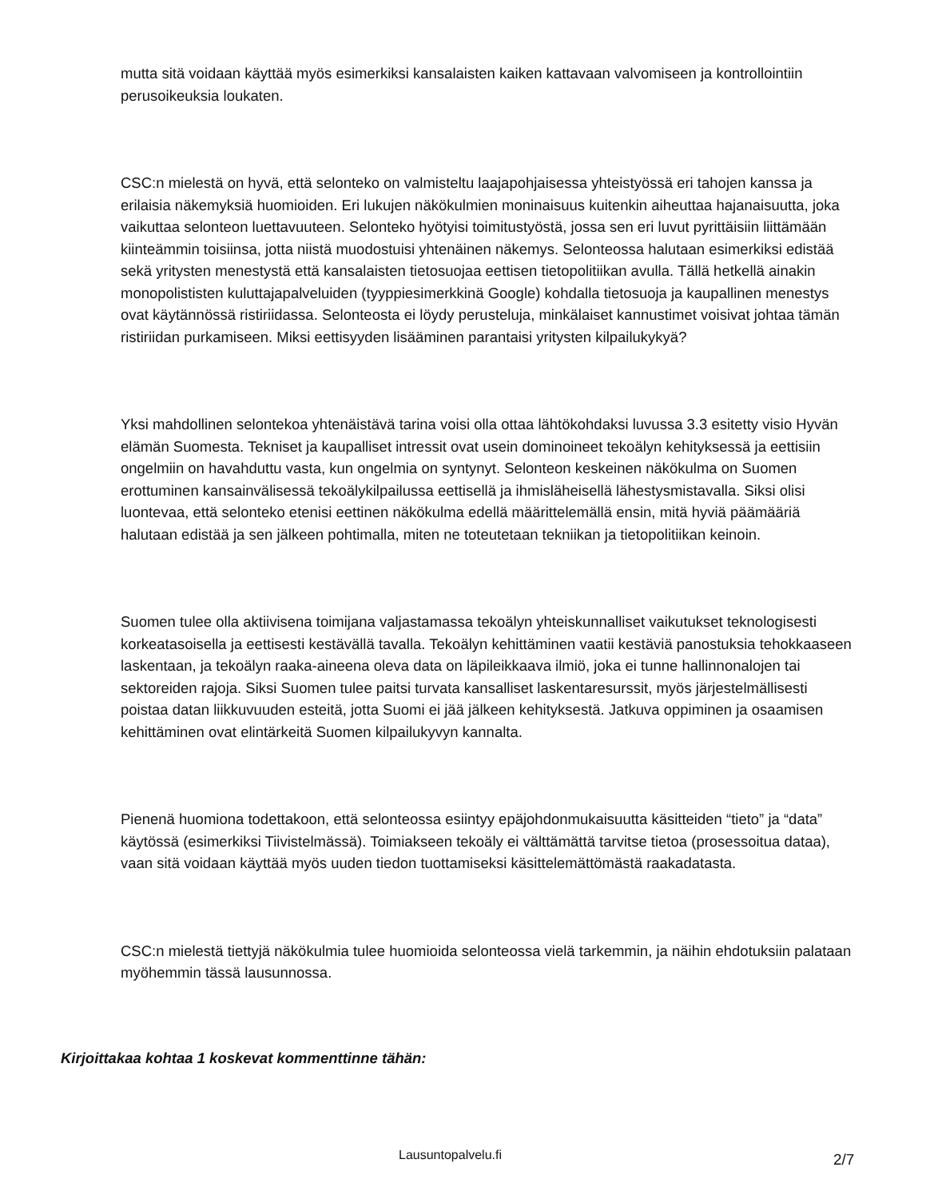mutta sitä voidaan käyttää myös esimerkiksi kansalaisten kaiken kattavaan valvomiseen ja kontrollointiin perusoikeuksia loukaten.
CSC:n mielestä on hyvä, että selonteko on valmisteltu laajapohjaisessa yhteistyössä eri tahojen kanssa ja erilaisia näkemyksiä huomioiden. Eri lukujen näkökulmien moninaisuus kuitenkin aiheuttaa hajanaisuutta, joka vaikuttaa selonteon luettavuuteen. Selonteko hyötyisi toimitustyöstä, jossa sen eri luvut pyrittäisiin liittämään kiinteämmin toisiinsa, jotta niistä muodostuisi yhtenäinen näkemys. Selonteossa halutaan esimerkiksi edistää sekä yritysten menestystä että kansalaisten tietosuojaa eettisen tietopolitiikan avulla. Tällä hetkellä ainakin monopolististen kuluttajapalveluiden (tyyppiesimerkkinä Google) kohdalla tietosuoja ja kaupallinen menestys ovat käytännössä ristiriidassa. Selonteosta ei löydy perusteluja, minkälaiset kannustimet voisivat johtaa tämän ristiriidan purkamiseen. Miksi eettisyyden lisääminen parantaisi yritysten kilpailukykyä?
Yksi mahdollinen selontekoa yhtenäistävä tarina voisi olla ottaa lähtökohdaksi luvussa 3.3 esitetty visio Hyvän elämän Suomesta. Tekniset ja kaupalliset intressit ovat usein dominoineet tekoälyn kehityksessä ja eettisiin ongelmiin on havahduttu vasta, kun ongelmia on syntynyt. Selonteon keskeinen näkökulma on Suomen erottuminen kansainvälisessä tekoälykilpailussa eettisellä ja ihmisläheisellä lähestysmistavalla. Siksi olisi luontevaa, että selonteko etenisi eettinen näkökulma edellä määrittelemällä ensin, mitä hyviä päämääriä halutaan edistää ja sen jälkeen pohtimalla, miten ne toteutetaan tekniikan ja tietopolitiikan keinoin.
Suomen tulee olla aktiivisena toimijana valjastamassa tekoälyn yhteiskunnalliset vaikutukset teknologisesti korkeatasoisella ja eettisesti kestävällä tavalla. Tekoälyn kehittäminen vaatii kestäviä panostuksia tehokkaaseen laskentaan, ja tekoälyn raaka-aineena oleva data on läpileikkaava ilmiö, joka ei tunne hallinnonalojen tai sektoreiden rajoja. Siksi Suomen tulee paitsi turvata kansalliset laskentaresurssit, myös järjestelmällisesti poistaa datan liikkuvuuden esteitä, jotta Suomi ei jää jälkeen kehityksestä. Jatkuva oppiminen ja osaamisen kehittäminen ovat elintärkeitä Suomen kilpailukyvyn kannalta.
Pienenä huomiona todettakoon, että selonteossa esiintyy epäjohdonmukaisuutta käsitteiden “tieto” ja “data” käytössä (esimerkiksi Tiivistelmässä). Toimiakseen tekoäly ei välttämättä tarvitse tietoa (prosessoitua dataa), vaan sitä voidaan käyttää myös uuden tiedon tuottamiseksi käsittelemättömästä raakadatasta.
CSC:n mielestä tiettyjä näkökulmia tulee huomioida selonteossa vielä tarkemmin, ja näihin ehdotuksiin palataan myöhemmin tässä lausunnossa.
Kirjoittakaa kohtaa 1 koskevat kommenttinne tähän:
Lausuntopalvelu.fi 2/7